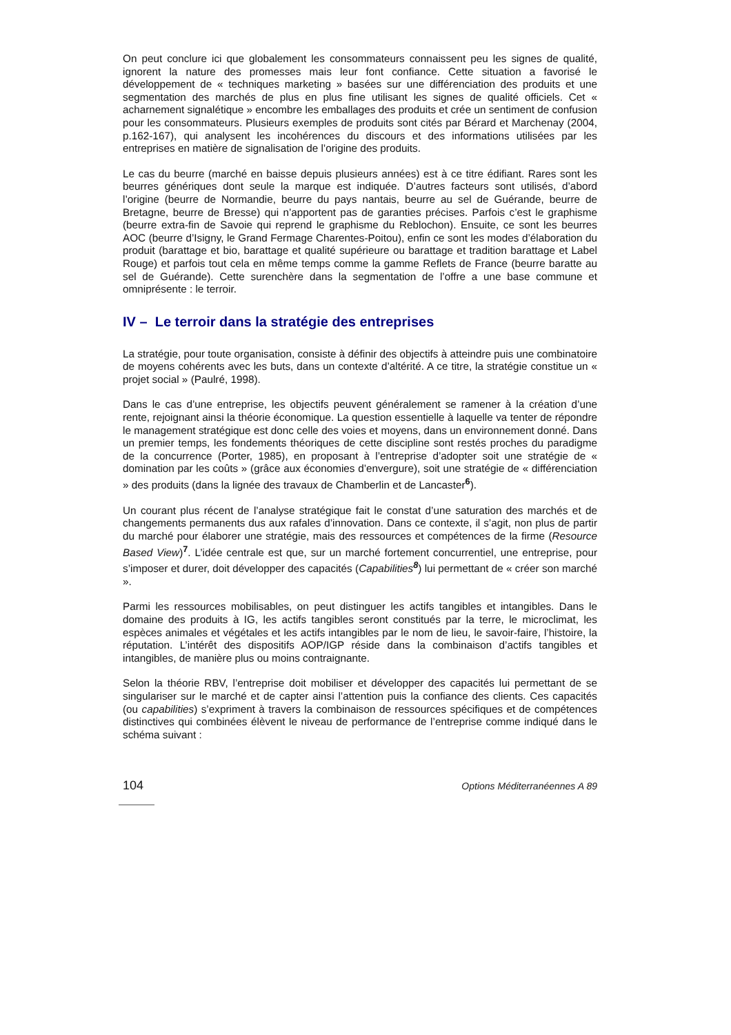On peut conclure ici que globalement les consommateurs connaissent peu les signes de qualité, ignorent la nature des promesses mais leur font confiance. Cette situation a favorisé le développement de « techniques marketing » basées sur une différenciation des produits et une segmentation des marchés de plus en plus fine utilisant les signes de qualité officiels. Cet « acharnement signalétique » encombre les emballages des produits et crée un sentiment de confusion pour les consommateurs. Plusieurs exemples de produits sont cités par Bérard et Marchenay (2004, p.162-167), qui analysent les incohérences du discours et des informations utilisées par les entreprises en matière de signalisation de l’origine des produits.
Le cas du beurre (marché en baisse depuis plusieurs années) est à ce titre édifiant. Rares sont les beurres génériques dont seule la marque est indiquée. D’autres facteurs sont utilisés, d’abord l’origine (beurre de Normandie, beurre du pays nantais, beurre au sel de Guérande, beurre de Bretagne, beurre de Bresse) qui n’apportent pas de garanties précises. Parfois c’est le graphisme (beurre extra-fin de Savoie qui reprend le graphisme du Reblochon). Ensuite, ce sont les beurres AOC (beurre d’Isigny, le Grand Fermage Charentes-Poitou), enfin ce sont les modes d’élaboration du produit (barattage et bio, barattage et qualité supérieure ou barattage et tradition barattage et Label Rouge) et parfois tout cela en même temps comme la gamme Reflets de France (beurre baratte au sel de Guérande). Cette surenchère dans la segmentation de l’offre a une base commune et omniprésente : le terroir.
IV – Le terroir dans la stratégie des entreprises
La stratégie, pour toute organisation, consiste à définir des objectifs à atteindre puis une combinatoire de moyens cohérents avec les buts, dans un contexte d’altérité. A ce titre, la stratégie constitue un « projet social » (Paulré, 1998).
Dans le cas d’une entreprise, les objectifs peuvent généralement se ramener à la création d’une rente, rejoignant ainsi la théorie économique. La question essentielle à laquelle va tenter de répondre le management stratégique est donc celle des voies et moyens, dans un environnement donné. Dans un premier temps, les fondements théoriques de cette discipline sont restés proches du paradigme de la concurrence (Porter, 1985), en proposant à l’entreprise d’adopter soit une stratégie de « domination par les coûts » (grâce aux économies d’envergure), soit une stratégie de « différenciation » des produits (dans la lignée des travaux de Chamberlin et de Lancaster<sup>6</sup>).
Un courant plus récent de l’analyse stratégique fait le constat d’une saturation des marchés et de changements permanents dus aux rafales d’innovation. Dans ce contexte, il s’agit, non plus de partir du marché pour élaborer une stratégie, mais des ressources et compétences de la firme (Resource Based View)<sup>7</sup>. L’idée centrale est que, sur un marché fortement concurrentiel, une entreprise, pour s’imposer et durer, doit développer des capacités (Capabilities<sup>8</sup>) lui permettant de « créer son marché ».
Parmi les ressources mobilisables, on peut distinguer les actifs tangibles et intangibles. Dans le domaine des produits à IG, les actifs tangibles seront constitués par la terre, le microclimat, les espèces animales et végétales et les actifs intangibles par le nom de lieu, le savoir-faire, l’histoire, la réputation. L’intérêt des dispositifs AOP/IGP réside dans la combinaison d’actifs tangibles et intangibles, de manière plus ou moins contraignante.
Selon la théorie RBV, l’entreprise doit mobiliser et développer des capacités lui permettant de se singulariser sur le marché et de capter ainsi l’attention puis la confiance des clients. Ces capacités (ou capabilities) s’expriment à travers la combinaison de ressources spécifiques et de compétences distinctives qui combinées élèvent le niveau de performance de l’entreprise comme indiqué dans le schéma suivant :
104 Options Méditerranéennes A 89